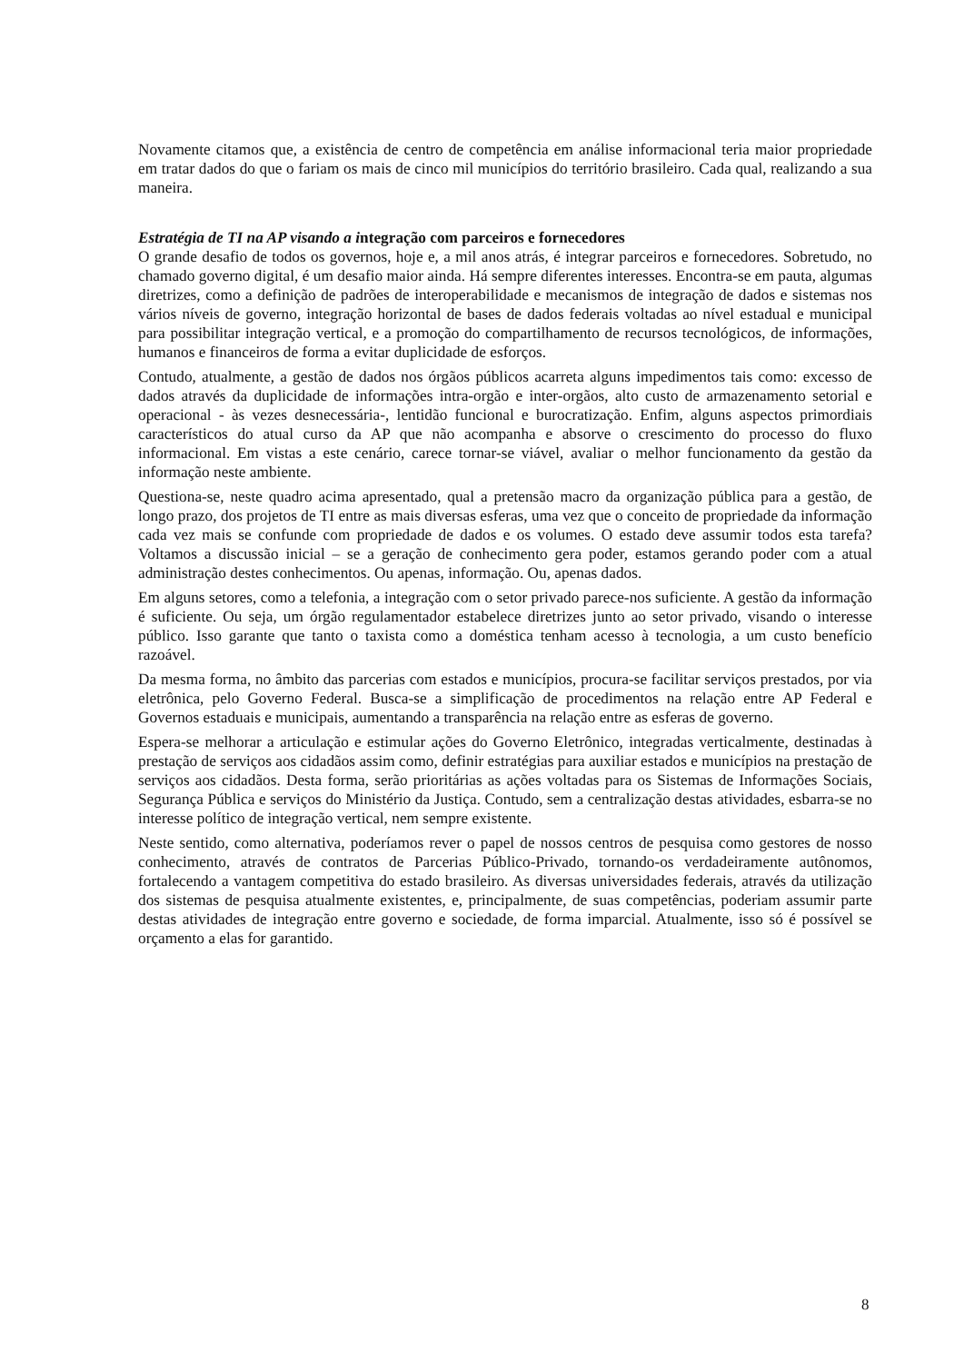Novamente citamos que, a existência de centro de competência em análise informacional teria maior propriedade em tratar dados do que o fariam os mais de cinco mil municípios do território brasileiro. Cada qual, realizando a sua maneira.
Estratégia de TI na AP visando a integração com parceiros e fornecedores
O grande desafio de todos os governos, hoje e, a mil anos atrás, é integrar parceiros e fornecedores. Sobretudo, no chamado governo digital, é um desafio maior ainda. Há sempre diferentes interesses. Encontra-se em pauta, algumas diretrizes, como a definição de padrões de interoperabilidade e mecanismos de integração de dados e sistemas nos vários níveis de governo, integração horizontal de bases de dados federais voltadas ao nível estadual e municipal para possibilitar integração vertical, e a promoção do compartilhamento de recursos tecnológicos, de informações, humanos e financeiros de forma a evitar duplicidade de esforços.
Contudo, atualmente, a gestão de dados nos órgãos públicos acarreta alguns impedimentos tais como: excesso de dados através da duplicidade de informações intra-orgão e inter-orgãos, alto custo de armazenamento setorial e operacional - às vezes desnecessária-, lentidão funcional e burocratização. Enfim, alguns aspectos primordiais característicos do atual curso da AP que não acompanha e absorve o crescimento do processo do fluxo informacional. Em vistas a este cenário, carece tornar-se viável, avaliar o melhor funcionamento da gestão da informação neste ambiente.
Questiona-se, neste quadro acima apresentado, qual a pretensão macro da organização pública para a gestão, de longo prazo, dos projetos de TI entre as mais diversas esferas, uma vez que o conceito de propriedade da informação cada vez mais se confunde com propriedade de dados e os volumes. O estado deve assumir todos esta tarefa? Voltamos a discussão inicial – se a geração de conhecimento gera poder, estamos gerando poder com a atual administração destes conhecimentos. Ou apenas, informação. Ou, apenas dados.
Em alguns setores, como a telefonia, a integração com o setor privado parece-nos suficiente. A gestão da informação é suficiente. Ou seja, um órgão regulamentador estabelece diretrizes junto ao setor privado, visando o interesse público. Isso garante que tanto o taxista como a doméstica tenham acesso à tecnologia, a um custo benefício razoável.
Da mesma forma, no âmbito das parcerias com estados e municípios, procura-se facilitar serviços prestados, por via eletrônica, pelo Governo Federal. Busca-se a simplificação de procedimentos na relação entre AP Federal e Governos estaduais e municipais, aumentando a transparência na relação entre as esferas de governo.
Espera-se melhorar a articulação e estimular ações do Governo Eletrônico, integradas verticalmente, destinadas à prestação de serviços aos cidadãos assim como, definir estratégias para auxiliar estados e municípios na prestação de serviços aos cidadãos. Desta forma, serão prioritárias as ações voltadas para os Sistemas de Informações Sociais, Segurança Pública e serviços do Ministério da Justiça. Contudo, sem a centralização destas atividades, esbarra-se no interesse político de integração vertical, nem sempre existente.
Neste sentido, como alternativa, poderíamos rever o papel de nossos centros de pesquisa como gestores de nosso conhecimento, através de contratos de Parcerias Público-Privado, tornando-os verdadeiramente autônomos, fortalecendo a vantagem competitiva do estado brasileiro. As diversas universidades federais, através da utilização dos sistemas de pesquisa atualmente existentes, e, principalmente, de suas competências, poderiam assumir parte destas atividades de integração entre governo e sociedade, de forma imparcial. Atualmente, isso só é possível se orçamento a elas for garantido.
8